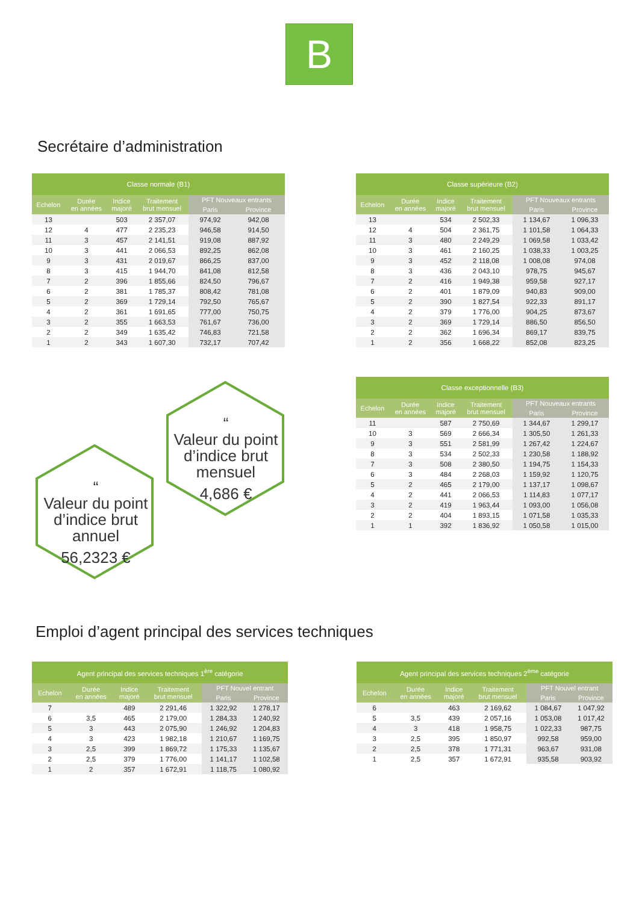B
Secrétaire d’administration
| Classe normale (B1) | | | | | |
| --- | --- | --- | --- | --- | --- |
| Echelon | Durée en années | Indice majoré | Traitement brut mensuel | PFT Nouveaux entrants | |
| | | | | Paris | Province |
| 13 | | 503 | 2 357,07 | 974,92 | 942,08 |
| 12 | 4 | 477 | 2 235,23 | 946,58 | 914,50 |
| 11 | 3 | 457 | 2 141,51 | 919,08 | 887,92 |
| 10 | 3 | 441 | 2 066,53 | 892,25 | 862,08 |
| 9 | 3 | 431 | 2 019,67 | 866,25 | 837,00 |
| 8 | 3 | 415 | 1 944,70 | 841,08 | 812,58 |
| 7 | 2 | 396 | 1 855,66 | 824,50 | 796,67 |
| 6 | 2 | 381 | 1 785,37 | 808,42 | 781,08 |
| 5 | 2 | 369 | 1 729,14 | 792,50 | 765,67 |
| 4 | 2 | 361 | 1 691,65 | 777,00 | 750,75 |
| 3 | 2 | 355 | 1 663,53 | 761,67 | 736,00 |
| 2 | 2 | 349 | 1 635,42 | 746,83 | 721,58 |
| 1 | 2 | 343 | 1 607,30 | 732,17 | 707,42 |
| Classe supérieure (B2) | | | | | |
| --- | --- | --- | --- | --- | --- |
| Echelon | Durée en années | Indice majoré | Traitement brut mensuel | PFT Nouveaux entrants | |
| | | | | Paris | Province |
| 13 | | 534 | 2 502,33 | 1 134,67 | 1 096,33 |
| 12 | 4 | 504 | 2 361,75 | 1 101,58 | 1 064,33 |
| 11 | 3 | 480 | 2 249,29 | 1 069,58 | 1 033,42 |
| 10 | 3 | 461 | 2 160,25 | 1 038,33 | 1 003,25 |
| 9 | 3 | 452 | 2 118,08 | 1 008,08 | 974,08 |
| 8 | 3 | 436 | 2 043,10 | 978,75 | 945,67 |
| 7 | 2 | 416 | 1 949,38 | 959,58 | 927,17 |
| 6 | 2 | 401 | 1 879,09 | 940,83 | 909,00 |
| 5 | 2 | 390 | 1 827,54 | 922,33 | 891,17 |
| 4 | 2 | 379 | 1 776,00 | 904,25 | 873,67 |
| 3 | 2 | 369 | 1 729,14 | 886,50 | 856,50 |
| 2 | 2 | 362 | 1 696,34 | 869,17 | 839,75 |
| 1 | 2 | 356 | 1 668,22 | 852,08 | 823,25 |
“
Valeur du point d’indice brut mensuel
4,686 €
“
Valeur du point d’indice brut annuel
56,2323 €
| Classe exceptionnelle (B3) | | | | | |
| --- | --- | --- | --- | --- | --- |
| Echelon | Durée en années | Indice majoré | Traitement brut mensuel | PFT Nouveaux entrants | |
| | | | | Paris | Province |
| 11 | | 587 | 2 750,69 | 1 344,67 | 1 299,17 |
| 10 | 3 | 569 | 2 666,34 | 1 305,50 | 1 261,33 |
| 9 | 3 | 551 | 2 581,99 | 1 267,42 | 1 224,67 |
| 8 | 3 | 534 | 2 502,33 | 1 230,58 | 1 188,92 |
| 7 | 3 | 508 | 2 380,50 | 1 194,75 | 1 154,33 |
| 6 | 3 | 484 | 2 268,03 | 1 159,92 | 1 120,75 |
| 5 | 2 | 465 | 2 179,00 | 1 137,17 | 1 098,67 |
| 4 | 2 | 441 | 2 066,53 | 1 114,83 | 1 077,17 |
| 3 | 2 | 419 | 1 963,44 | 1 093,00 | 1 056,08 |
| 2 | 2 | 404 | 1 893,15 | 1 071,58 | 1 035,33 |
| 1 | 1 | 392 | 1 836,92 | 1 050,58 | 1 015,00 |
Emploi d’agent principal des services techniques
| Agent principal des services techniques 1<sup>ère</sup> catégorie | | | | | |
| --- | --- | --- | --- | --- | --- |
| Echelon | Durée en années | Indice majoré | Traitement brut mensuel | PFT Nouvel entrant | |
| | | | | Paris | Province |
| 7 | | 489 | 2 291,46 | 1 322,92 | 1 278,17 |
| 6 | 3,5 | 465 | 2 179,00 | 1 284,33 | 1 240,92 |
| 5 | 3 | 443 | 2 075,90 | 1 246,92 | 1 204,83 |
| 4 | 3 | 423 | 1 982,18 | 1 210,67 | 1 169,75 |
| 3 | 2,5 | 399 | 1 869,72 | 1 175,33 | 1 135,67 |
| 2 | 2,5 | 379 | 1 776,00 | 1 141,17 | 1 102,58 |
| 1 | 2 | 357 | 1 672,91 | 1 118,75 | 1 080,92 |
| Agent principal des services techniques 2<sup>ème</sup> catégorie | | | | | |
| --- | --- | --- | --- | --- | --- |
| Echelon | Durée en années | Indice majoré | Traitement brut mensuel | PFT Nouvel entrant | |
| | | | | Paris | Province |
| 6 | | 463 | 2 169,62 | 1 084,67 | 1 047,92 |
| 5 | 3,5 | 439 | 2 057,16 | 1 053,08 | 1 017,42 |
| 4 | 3 | 418 | 1 958,75 | 1 022,33 | 987,75 |
| 3 | 2,5 | 395 | 1 850,97 | 992,58 | 959,00 |
| 2 | 2,5 | 378 | 1 771,31 | 963,67 | 931,08 |
| 1 | 2,5 | 357 | 1 672,91 | 935,58 | 903,92 |